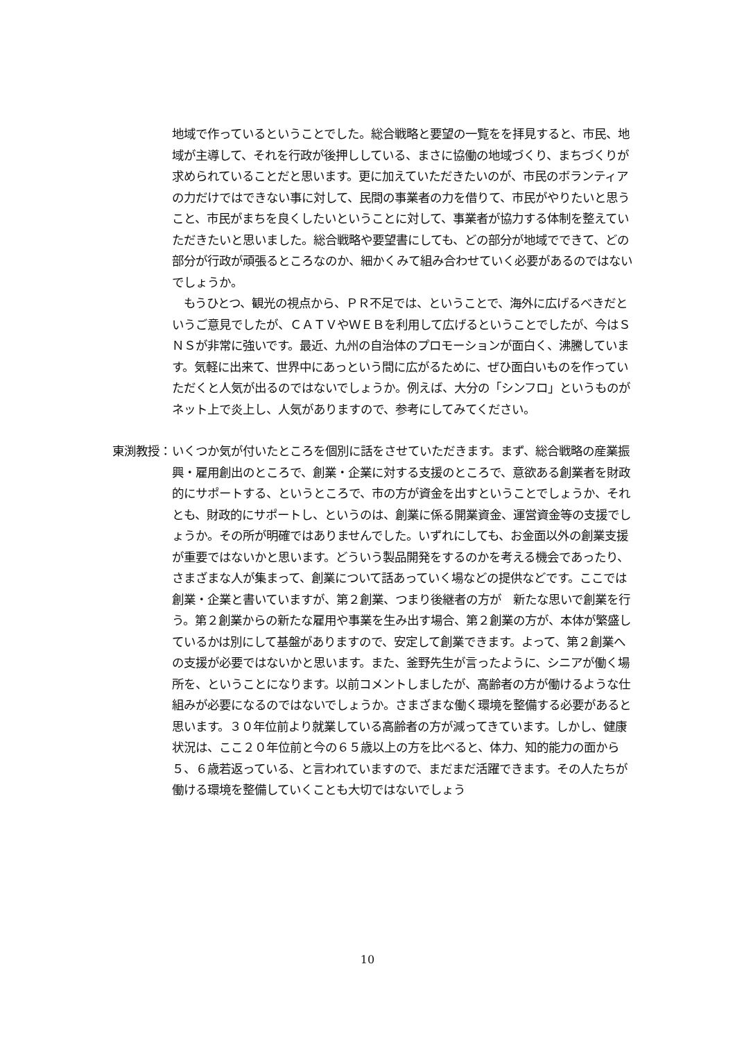地域で作っているということでした。総合戦略と要望の一覧をを拝見すると、市民、地域が主導して、それを行政が後押ししている、まさに協働の地域づくり、まちづくりが求められていることだと思います。更に加えていただきたいのが、市民のボランティアの力だけではできない事に対して、民間の事業者の力を借りて、市民がやりたいと思うこと、市民がまちを良くしたいということに対して、事業者が協力する体制を整えていただきたいと思いました。総合戦略や要望書にしても、どの部分が地域でできて、どの部分が行政が頑張るところなのか、細かくみて組み合わせていく必要があるのではないでしょうか。
　もうひとつ、観光の視点から、ＰＲ不足では、ということで、海外に広げるべきだというご意見でしたが、ＣＡＴＶやＷＥＢを利用して広げるということでしたが、今はＳＮＳが非常に強いです。最近、九州の自治体のプロモーションが面白く、沸騰しています。気軽に出来て、世界中にあっという間に広がるために、ぜひ面白いものを作っていただくと人気が出るのではないでしょうか。例えば、大分の「シンフロ」というものがネット上で炎上し、人気がありますので、参考にしてみてください。
東渕教授：
いくつか気が付いたところを個別に話をさせていただきます。まず、総合戦略の産業振興・雇用創出のところで、創業・企業に対する支援のところで、意欲ある創業者を財政的にサポートする、というところで、市の方が資金を出すということでしょうか、それとも、財政的にサポートし、というのは、創業に係る開業資金、運営資金等の支援でしょうか。その所が明確ではありませんでした。いずれにしても、お金面以外の創業支援が重要ではないかと思います。どういう製品開発をするのかを考える機会であったり、さまざまな人が集まって、創業について話あっていく場などの提供などです。ここでは創業・企業と書いていますが、第２創業、つまり後継者の方が　新たな思いで創業を行う。第２創業からの新たな雇用や事業を生み出す場合、第２創業の方が、本体が繁盛しているかは別にして基盤がありますので、安定して創業できます。よって、第２創業への支援が必要ではないかと思います。また、釜野先生が言ったように、シニアが働く場所を、ということになります。以前コメントしましたが、高齢者の方が働けるような仕組みが必要になるのではないでしょうか。さまざまな働く環境を整備する必要があると思います。３０年位前より就業している高齢者の方が減ってきています。しかし、健康状況は、ここ２０年位前と今の６５歳以上の方を比べると、体力、知的能力の面から５、６歳若返っている、と言われていますので、まだまだ活躍できます。その人たちが働ける環境を整備していくことも大切ではないでしょう
10